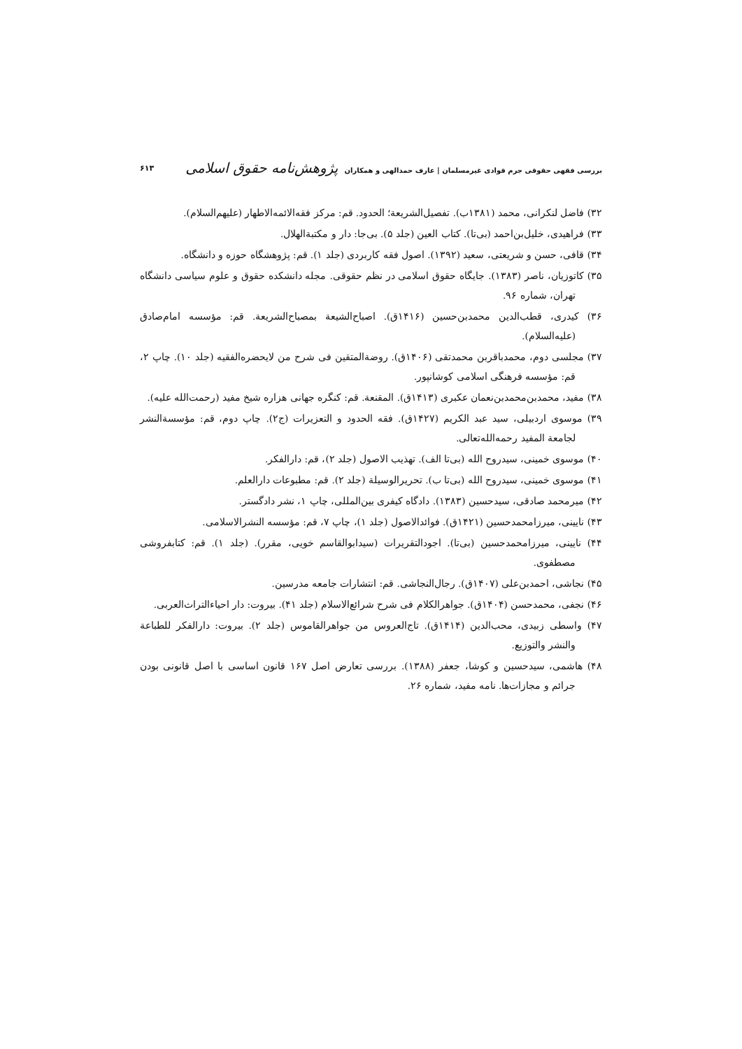بررسی فقهی حقوقی جرم قوادی غیرمسلمان | عارف حمدالهی و همکاران پژوهش‌نامه حقوق اسلامی
۶۱۳
۳۲) فاضل لنکرانی، محمد (۱۳۸۱ب). تفصیل‌الشریعة؛ الحدود. قم: مرکز فقه‌الائمه‌الاطهار (علیهم‌السلام).
۳۳) فراهیدی، خلیل‌بن‌احمد (بی‌تا). کتاب العین (جلد ۵). بی‌جا: دار و مکتبةالهلال.
۳۴) قافی، حسن و شریعتی، سعید (۱۳۹۲). اصول فقه کاربردی (جلد ۱). قم: پژوهشگاه حوزه و دانشگاه.
۳۵) کاتوزیان، ناصر (۱۳۸۳). جایگاه حقوق اسلامی در نظم حقوقی. مجله دانشکده حقوق و علوم سیاسی دانشگاه تهران، شماره ۹۶.
۳۶) کیدری، قطب‌الدین محمدبن‌حسین (۱۴۱۶ق). اصباح‌الشیعة بمصباح‌الشریعة. قم: مؤسسه امام‌صادق (علیه‌السلام).
۳۷) مجلسی دوم، محمدباقربن محمدتقی (۱۴۰۶ق). روضةالمتقین فی شرح من لایحضره‌الفقیه (جلد ۱۰). چاپ ۲، قم: مؤسسه فرهنگی اسلامی کوشانپور.
۳۸) مفید، محمدبن‌محمدبن‌نعمان عکبری (۱۴۱۳ق). المقنعة. قم: کنگره جهانی هزاره شیخ مفید (رحمت‌الله علیه).
۳۹) موسوی اردبیلی، سید عبد الکریم (۱۴۲۷ق). فقه الحدود و التعزیرات (ج۲). چاپ دوم، قم: مؤسسةالنشر لجامعة المفید رحمه‌الله‌تعالی.
۴۰) موسوی خمینی، سیدروح الله (بی‌تا الف). تهذیب الاصول (جلد ۲)، قم: دارالفکر.
۴۱) موسوی خمینی، سیدروح الله (بی‌تا ب). تحریرالوسیلة (جلد ۲). قم: مطبوعات دارالعلم.
۴۲) میرمحمد صادقی، سیدحسین (۱۳۸۳). دادگاه کیفری بین‌المللی، چاپ ۱، نشر دادگستر.
۴۳) نایینی، میرزامحمدحسین (۱۴۲۱ق). فوائدالاصول (جلد ۱)، چاپ ۷، قم: مؤسسه النشرالاسلامی.
۴۴) نایینی، میرزامحمدحسین (بی‌تا). اجودالتقریرات (سیدابوالقاسم خویی، مقرر). (جلد ۱). قم: کتابفروشی مصطفوی.
۴۵) نجاشی، احمدبن‌علی (۱۴۰۷ق). رجال‌النجاشی. قم: انتشارات جامعه مدرسین.
۴۶) نجفی، محمدحسن (۱۴۰۴ق). جواهرالکلام فی شرح شرائع‌الاسلام (جلد ۴۱). بیروت: دار احیاءالتراث‌العربی.
۴۷) واسطی زبیدی، محب‌الدین (۱۴۱۴ق). تاج‌العروس من جواهرالقاموس (جلد ۲). بیروت: دارالفکر للطباعة والنشر والتوزیع.
۴۸) هاشمی، سیدحسین و کوشا، جعفر (۱۳۸۸). بررسی تعارض اصل ۱۶۷ قانون اساسی با اصل قانونی بودن جرائم و مجازات‌ها. نامه مفید، شماره ۲۶.